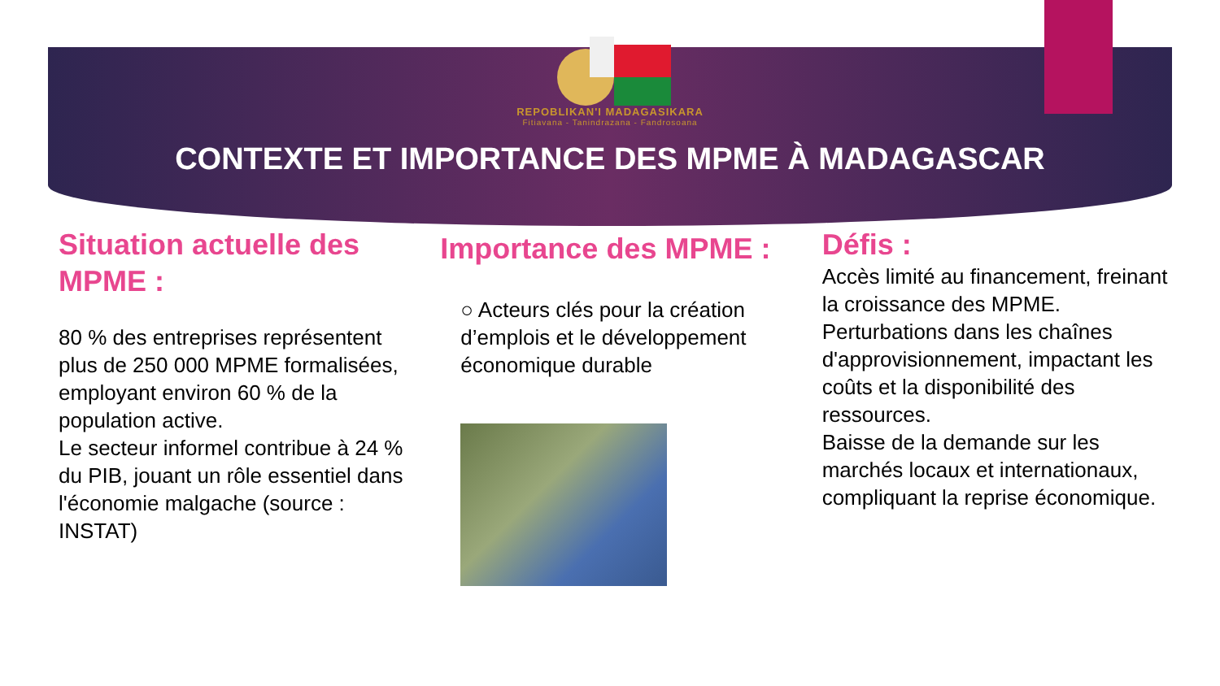REPOBLIKAN'I MADAGASIKARA
Fitiavana - Tanindrazana - Fandrosoana
CONTEXTE ET IMPORTANCE DES MPME À MADAGASCAR
Situation actuelle des MPME :
80 % des entreprises représentent plus de 250 000 MPME formalisées, employant environ 60 % de la population active.
Le secteur informel contribue à 24 % du PIB, jouant un rôle essentiel dans l'économie malgache (source : INSTAT)
Importance des MPME :
○ Acteurs clés pour la création d’emplois et le développement économique durable
Défis :
Accès limité au financement, freinant la croissance des MPME.
Perturbations dans les chaînes d'approvisionnement, impactant les coûts et la disponibilité des ressources.
Baisse de la demande sur les marchés locaux et internationaux, compliquant la reprise économique.